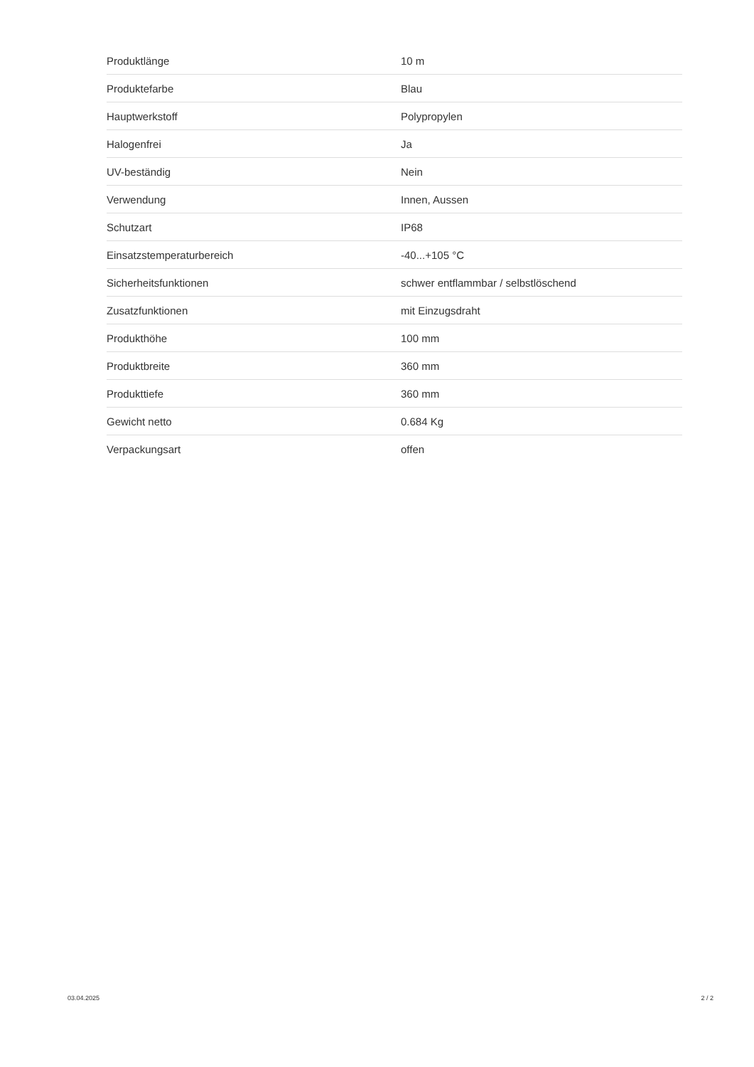| Produktlänge | 10 m |
| Produktefarbe | Blau |
| Hauptwerkstoff | Polypropylen |
| Halogenfrei | Ja |
| UV-beständig | Nein |
| Verwendung | Innen, Aussen |
| Schutzart | IP68 |
| Einsatzstemperaturbereich | -40...+105 °C |
| Sicherheitsfunktionen | schwer entflammbar / selbstlöschend |
| Zusatzfunktionen | mit Einzugsdraht |
| Produkthöhe | 100 mm |
| Produktbreite | 360 mm |
| Produkttiefe | 360 mm |
| Gewicht netto | 0.684 Kg |
| Verpackungsart | offen |
03.04.2025 2 / 2